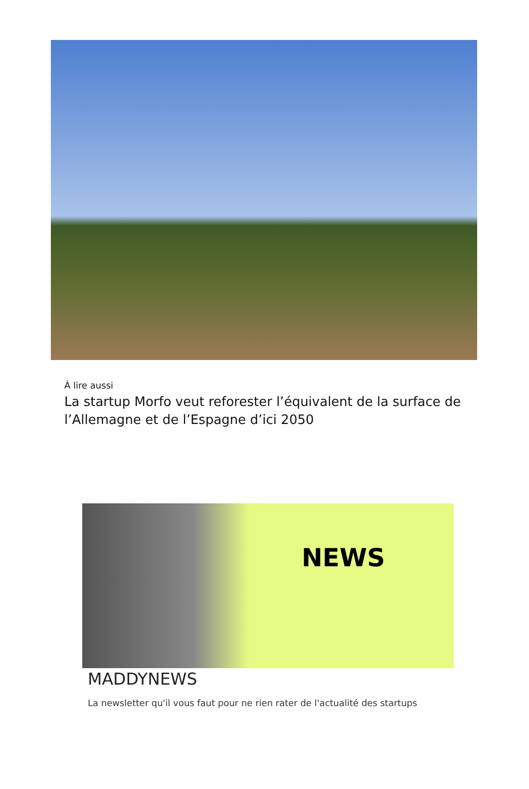À lire aussi
La startup Morfo veut reforester l’équivalent de la surface de l’Allemagne et de l’Espagne d’ici 2050
NEWS
MADDYNEWS
La newsletter qu'il vous faut pour ne rien rater de l'actualité des startups